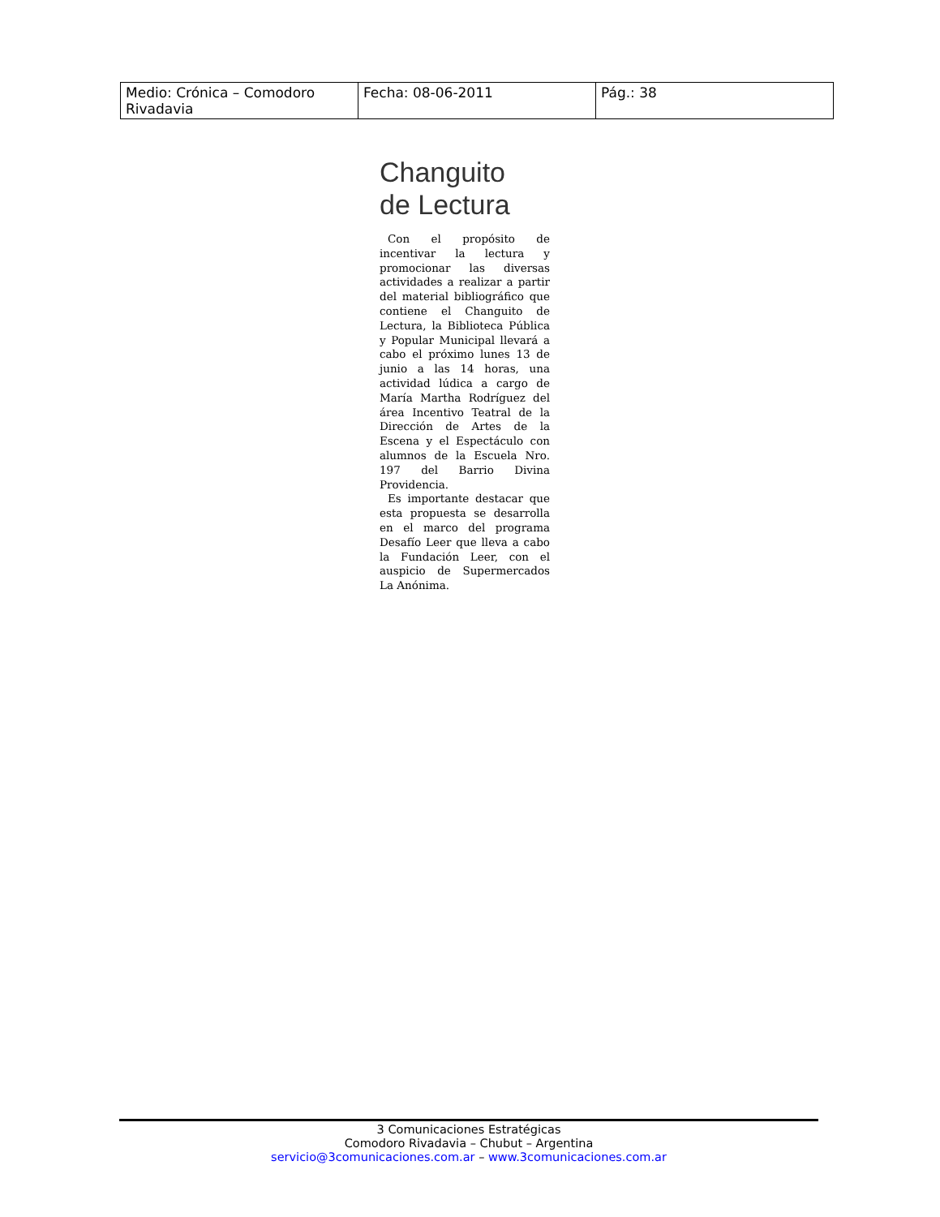| Medio: Crónica – Comodoro Rivadavia | Fecha: 08-06-2011 | Pág.: 38 |
Changuito
de Lectura
Con el propósito de incentivar la lectura y promocionar las diversas actividades a realizar a partir del material bibliográfico que contiene el Changuito de Lectura, la Biblioteca Pública y Popular Municipal llevará a cabo el próximo lunes 13 de junio a las 14 horas, una actividad lúdica a cargo de María Martha Rodríguez del área Incentivo Teatral de la Dirección de Artes de la Escena y el Espectáculo con alumnos de la Escuela Nro. 197 del Barrio Divina Providencia.
Es importante destacar que esta propuesta se desarrolla en el marco del programa Desafío Leer que lleva a cabo la Fundación Leer, con el auspicio de Supermercados La Anónima.
3 Comunicaciones Estratégicas
Comodoro Rivadavia – Chubut – Argentina
servicio@3comunicaciones.com.ar – www.3comunicaciones.com.ar